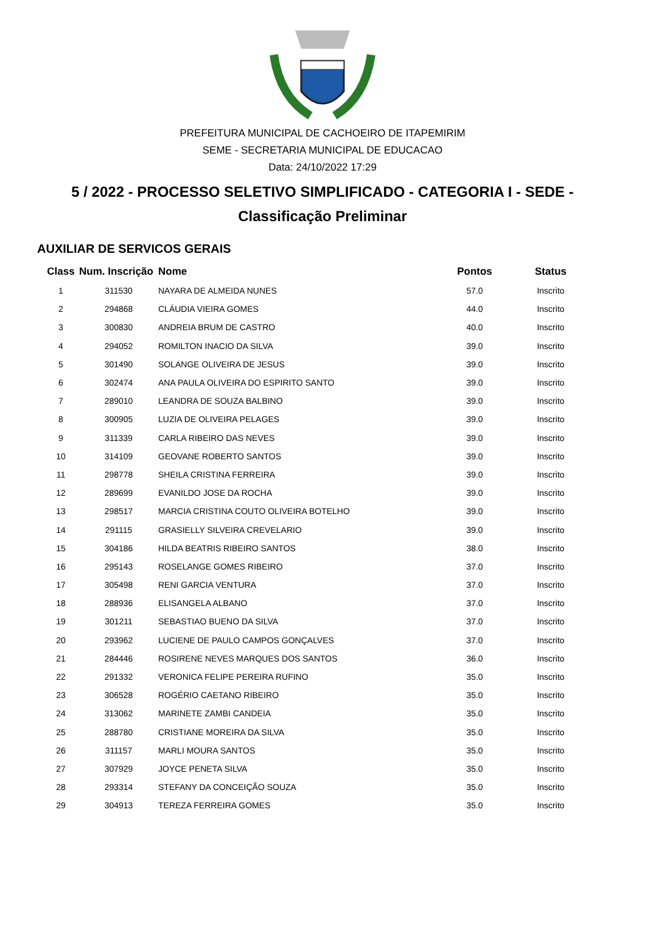PREFEITURA MUNICIPAL DE CACHOEIRO DE ITAPEMIRIM
SEME - SECRETARIA MUNICIPAL DE EDUCACAO
Data: 24/10/2022 17:29
5 / 2022 - PROCESSO SELETIVO SIMPLIFICADO - CATEGORIA I - SEDE -
Classificação Preliminar
AUXILIAR DE SERVICOS GERAIS
| Class | Num. Inscrição | Nome | Pontos | Status |
| --- | --- | --- | --- | --- |
| 1 | 311530 | NAYARA DE ALMEIDA NUNES | 57.0 | Inscrito |
| 2 | 294868 | CLÁUDIA VIEIRA GOMES | 44.0 | Inscrito |
| 3 | 300830 | ANDREIA BRUM DE CASTRO | 40.0 | Inscrito |
| 4 | 294052 | ROMILTON INACIO DA SILVA | 39.0 | Inscrito |
| 5 | 301490 | SOLANGE OLIVEIRA DE JESUS | 39.0 | Inscrito |
| 6 | 302474 | ANA PAULA OLIVEIRA DO ESPIRITO SANTO | 39.0 | Inscrito |
| 7 | 289010 | LEANDRA DE SOUZA BALBINO | 39.0 | Inscrito |
| 8 | 300905 | LUZIA DE OLIVEIRA PELAGES | 39.0 | Inscrito |
| 9 | 311339 | CARLA RIBEIRO DAS NEVES | 39.0 | Inscrito |
| 10 | 314109 | GEOVANE ROBERTO SANTOS | 39.0 | Inscrito |
| 11 | 298778 | SHEILA CRISTINA FERREIRA | 39.0 | Inscrito |
| 12 | 289699 | EVANILDO JOSE DA ROCHA | 39.0 | Inscrito |
| 13 | 298517 | MARCIA CRISTINA COUTO OLIVEIRA BOTELHO | 39.0 | Inscrito |
| 14 | 291115 | GRASIELLY SILVEIRA CREVELARIO | 39.0 | Inscrito |
| 15 | 304186 | HILDA BEATRIS RIBEIRO SANTOS | 38.0 | Inscrito |
| 16 | 295143 | ROSELANGE GOMES RIBEIRO | 37.0 | Inscrito |
| 17 | 305498 | RENI GARCIA VENTURA | 37.0 | Inscrito |
| 18 | 288936 | ELISANGELA ALBANO | 37.0 | Inscrito |
| 19 | 301211 | SEBASTIAO BUENO DA SILVA | 37.0 | Inscrito |
| 20 | 293962 | LUCIENE DE PAULO CAMPOS GONÇALVES | 37.0 | Inscrito |
| 21 | 284446 | ROSIRENE NEVES MARQUES DOS SANTOS | 36.0 | Inscrito |
| 22 | 291332 | VERONICA FELIPE PEREIRA RUFINO | 35.0 | Inscrito |
| 23 | 306528 | ROGÉRIO CAETANO RIBEIRO | 35.0 | Inscrito |
| 24 | 313062 | MARINETE ZAMBI CANDEIA | 35.0 | Inscrito |
| 25 | 288780 | CRISTIANE MOREIRA DA SILVA | 35.0 | Inscrito |
| 26 | 311157 | MARLI MOURA SANTOS | 35.0 | Inscrito |
| 27 | 307929 | JOYCE PENETA SILVA | 35.0 | Inscrito |
| 28 | 293314 | STEFANY DA CONCEIÇÃO SOUZA | 35.0 | Inscrito |
| 29 | 304913 | TEREZA FERREIRA GOMES | 35.0 | Inscrito |